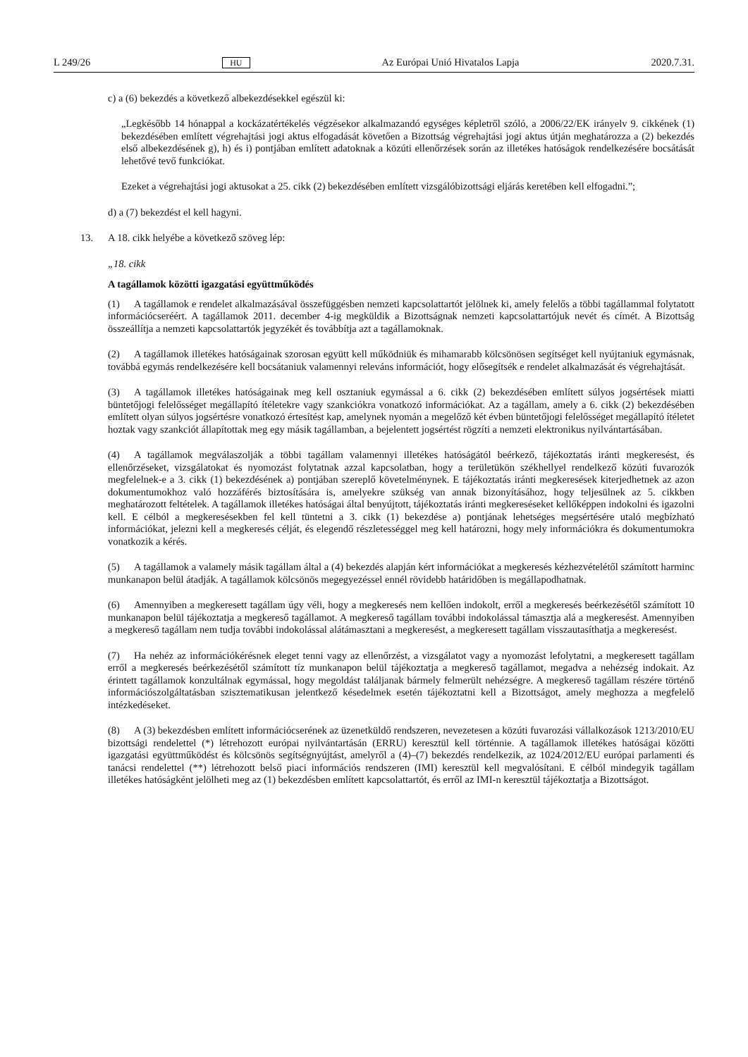L 249/26 HU Az Európai Unió Hivatalos Lapja 2020.7.31.
c) a (6) bekezdés a következő albekezdésekkel egészül ki:
„Legkésőbb 14 hónappal a kockázatértékelés végzésekor alkalmazandó egységes képletről szóló, a 2006/22/EK irányelv 9. cikkének (1) bekezdésében említett végrehajtási jogi aktus elfogadását követően a Bizottság végrehajtási jogi aktus útján meghatározza a (2) bekezdés első albekezdésének g), h) és i) pontjában említett adatoknak a közúti ellenőrzések során az illetékes hatóságok rendelkezésére bocsátását lehetővé tevő funkciókat.
Ezeket a végrehajtási jogi aktusokat a 25. cikk (2) bekezdésében említett vizsgálóbizottsági eljárás keretében kell elfogadni.”;
d) a (7) bekezdést el kell hagyni.
13. A 18. cikk helyébe a következő szöveg lép:
„18. cikk
A tagállamok közötti igazgatási együttműködés
(1) A tagállamok e rendelet alkalmazásával összefüggésben nemzeti kapcsolattartót jelölnek ki, amely felelős a többi tagállammal folytatott információcseréért. A tagállamok 2011. december 4-ig megküldik a Bizottságnak nemzeti kapcsolattartójuk nevét és címét. A Bizottság összeállítja a nemzeti kapcsolattartók jegyzékét és továbbítja azt a tagállamoknak.
(2) A tagállamok illetékes hatóságainak szorosan együtt kell működniük és mihamarabb kölcsönösen segítséget kell nyújtaniuk egymásnak, továbbá egymás rendelkezésére kell bocsátaniuk valamennyi releváns információt, hogy elősegítsék e rendelet alkalmazását és végrehajtását.
(3) A tagállamok illetékes hatóságainak meg kell osztaniuk egymással a 6. cikk (2) bekezdésében említett súlyos jogsértések miatti büntetőjogi felelősséget megállapító ítéletekre vagy szankciókra vonatkozó információkat. Az a tagállam, amely a 6. cikk (2) bekezdésében említett olyan súlyos jogsértésre vonatkozó értesítést kap, amelynek nyomán a megelőző két évben büntetőjogi felelősséget megállapító ítéletet hoztak vagy szankciót állapítottak meg egy másik tagállamban, a bejelentett jogsértést rögzíti a nemzeti elektronikus nyilvántartásában.
(4) A tagállamok megválaszolják a többi tagállam valamennyi illetékes hatóságától beérkező, tájékoztatás iránti megkeresést, és ellenőrzéseket, vizsgálatokat és nyomozást folytatnak azzal kapcsolatban, hogy a területükön székhellyel rendelkező közúti fuvarozók megfelelnek-e a 3. cikk (1) bekezdésének a) pontjában szereplő követelménynek. E tájékoztatás iránti megkeresések kiterjedhetnek az azon dokumentumokhoz való hozzáférés biztosítására is, amelyekre szükség van annak bizonyításához, hogy teljesülnek az 5. cikkben meghatározott feltételek. A tagállamok illetékes hatóságai által benyújtott, tájékoztatás iránti megkereséseket kellőképpen indokolni és igazolni kell. E célból a megkeresésekben fel kell tüntetni a 3. cikk (1) bekezdése a) pontjának lehetséges megsértésére utaló megbízható információkat, jelezni kell a megkeresés célját, és elegendő részletességgel meg kell határozni, hogy mely információkra és dokumentumokra vonatkozik a kérés.
(5) A tagállamok a valamely másik tagállam által a (4) bekezdés alapján kért információkat a megkeresés kézhezvételétől számított harminc munkanapon belül átadják. A tagállamok kölcsönös megegyezéssel ennél rövidebb határidőben is megállapodhatnak.
(6) Amennyiben a megkeresett tagállam úgy véli, hogy a megkeresés nem kellően indokolt, erről a megkeresés beérkezésétől számított 10 munkanapon belül tájékoztatja a megkereső tagállamot. A megkereső tagállam további indokolással támasztja alá a megkeresést. Amennyiben a megkereső tagállam nem tudja további indokolással alátámasztani a megkeresést, a megkeresett tagállam visszautasíthatja a megkeresést.
(7) Ha nehéz az információkérésnek eleget tenni vagy az ellenőrzést, a vizsgálatot vagy a nyomozást lefolytatni, a megkeresett tagállam erről a megkeresés beérkezésétől számított tíz munkanapon belül tájékoztatja a megkereső tagállamot, megadva a nehézség indokait. Az érintett tagállamok konzultálnak egymással, hogy megoldást találjanak bármely felmerült nehézségre. A megkereső tagállam részére történő információszolgáltatásban szisztematikusan jelentkező késedelmek esetén tájékoztatni kell a Bizottságot, amely meghozza a megfelelő intézkedéseket.
(8) A (3) bekezdésben említett információcserének az üzenetküldő rendszeren, nevezetesen a közúti fuvarozási vállalkozások 1213/2010/EU bizottsági rendelettel (*) létrehozott európai nyilvántartásán (ERRU) keresztül kell történnie. A tagállamok illetékes hatóságai közötti igazgatási együttműködést és kölcsönös segítségnyújtást, amelyről a (4)–(7) bekezdés rendelkezik, az 1024/2012/EU európai parlamenti és tanácsi rendelettel (**) létrehozott belső piaci információs rendszeren (IMI) keresztül kell megvalósítani. E célból mindegyik tagállam illetékes hatóságként jelölheti meg az (1) bekezdésben említett kapcsolattartót, és erről az IMI-n keresztül tájékoztatja a Bizottságot.